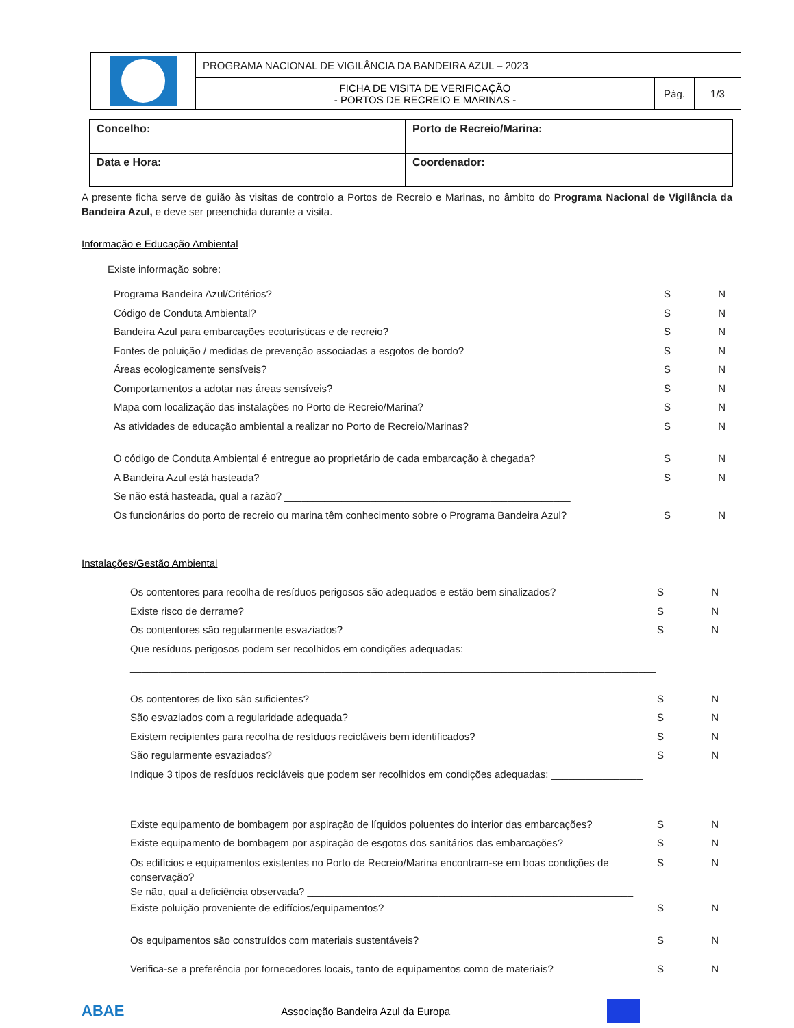| | PROGRAMA NACIONAL DE VIGILÂNCIA DA BANDEIRA AZUL – 2023 | | |
| | FICHA DE VISITA DE VERIFICAÇÃO - PORTOS DE RECREIO E MARINAS - | Pág. | 1/3 |
| Concelho: | Porto de Recreio/Marina: |
| Data e Hora: | Coordenador: |
A presente ficha serve de guião às visitas de controlo a Portos de Recreio e Marinas, no âmbito do Programa Nacional de Vigilância da Bandeira Azul, e deve ser preenchida durante a visita.
Informação e Educação Ambiental
Existe informação sobre:
Programa Bandeira Azul/Critérios? S N
Código de Conduta Ambiental? S N
Bandeira Azul para embarcações ecoturísticas e de recreio? S N
Fontes de poluição / medidas de prevenção associadas a esgotos de bordo? S N
Áreas ecologicamente sensíveis? S N
Comportamentos a adotar nas áreas sensíveis? S N
Mapa com localização das instalações no Porto de Recreio/Marina? S N
As atividades de educação ambiental a realizar no Porto de Recreio/Marinas? S N
O código de Conduta Ambiental é entregue ao proprietário de cada embarcação à chegada? S N
A Bandeira Azul está hasteada? S N
Se não está hasteada, qual a razão? __________________________________________________
Os funcionários do porto de recreio ou marina têm conhecimento sobre o Programa Bandeira Azul? S N
Instalações/Gestão Ambiental
Os contentores para recolha de resíduos perigosos são adequados e estão bem sinalizados? S N
Existe risco de derrame? S N
Os contentores são regularmente esvaziados? S N
Que resíduos perigosos podem ser recolhidos em condições adequadas: _______________________________
____________________________________________________________________________________________
Os contentores de lixo são suficientes? S N
São esvaziados com a regularidade adequada? S N
Existem recipientes para recolha de resíduos recicláveis bem identificados? S N
São regularmente esvaziados? S N
Indique 3 tipos de resíduos recicláveis que podem ser recolhidos em condições adequadas: ________________
____________________________________________________________________________________________
Existe equipamento de bombagem por aspiração de líquidos poluentes do interior das embarcações? S N
Existe equipamento de bombagem por aspiração de esgotos dos sanitários das embarcações? S N
Os edifícios e equipamentos existentes no Porto de Recreio/Marina encontram-se em boas condições de
conservação?
Se não, qual a deficiência observada? _________________________________________________________ S N
Existe poluição proveniente de edifícios/equipamentos? S N
Os equipamentos são construídos com materiais sustentáveis? S N
Verifica-se a preferência por fornecedores locais, tanto de equipamentos como de materiais? S N
ABAE Associação Bandeira Azul da Europa